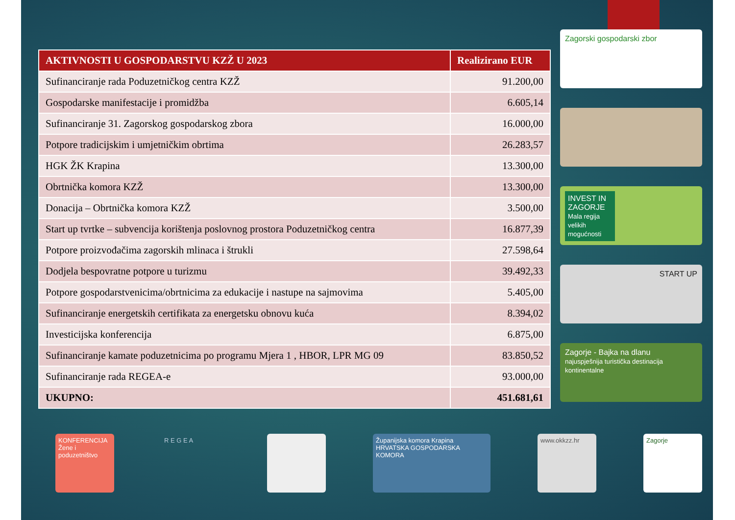| AKTIVNOSTI U GOSPODARSTVU KZŽ U 2023 | Realizirano EUR |
| --- | --- |
| Sufinanciranje rada Poduzetničkog centra KZŽ | 91.200,00 |
| Gospodarske manifestacije i promidžba | 6.605,14 |
| Sufinanciranje 31. Zagorskog gospodarskog zbora | 16.000,00 |
| Potpore tradicijskim i umjetničkim obrtima | 26.283,57 |
| HGK ŽK Krapina | 13.300,00 |
| Obrtnička komora KZŽ | 13.300,00 |
| Donacija – Obrtnička komora KZŽ | 3.500,00 |
| Start up tvrtke – subvencija korištenja poslovnog prostora Poduzetničkog centra | 16.877,39 |
| Potpore proizvođačima zagorskih mlinaca i štrukli | 27.598,64 |
| Dodjela bespovratne potpore u turizmu | 39.492,33 |
| Potpore gospodarstvenicima/obrtnicima za edukacije i nastupe na sajmovima | 5.405,00 |
| Sufinanciranje energetskih certifikata za energetsku obnovu kuća | 8.394,02 |
| Investicijska konferencija | 6.875,00 |
| Sufinanciranje kamate poduzetnicima po programu Mjera 1 , HBOR, LPR MG 09 | 83.850,52 |
| Sufinanciranje rada REGEA-e | 93.000,00 |
| UKUPNO: | 451.681,61 |
Zagorski gospodarski zbor
INVEST IN ZAGORJE
Mala regija velikih mogućnosti
START UP
Zagorje - Bajka na dlanu
najuspješnija turistička destinacija kontinentalne
KONFERENCIJA
Žene i poduzetništvo
R E G E A Županijska komora Krapina
HRVATSKA GOSPODARSKA KOMORA
www.okkzz.hr Zagorje